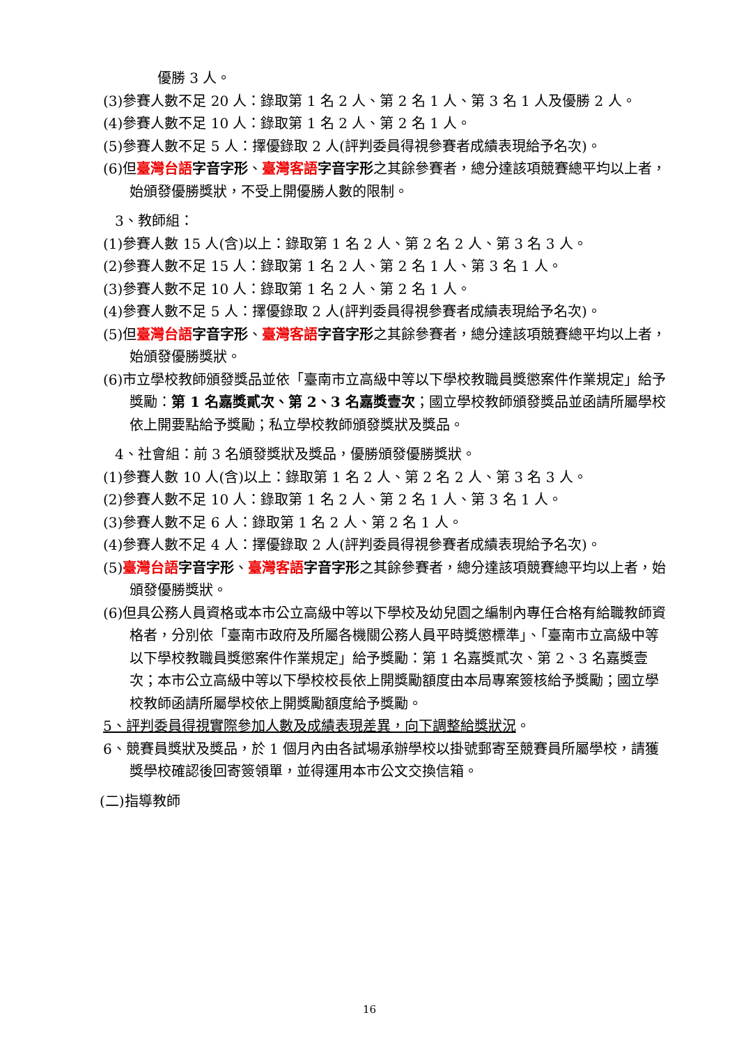優勝 3 人。
(3)參賽人數不足 20 人：錄取第 1 名 2 人、第 2 名 1 人、第 3 名 1 人及優勝 2 人。
(4)參賽人數不足 10 人：錄取第 1 名 2 人、第 2 名 1 人。
(5)參賽人數不足 5 人：擇優錄取 2 人(評判委員得視參賽者成績表現給予名次)。
(6)但臺灣台語 字音字形、臺灣客語 字音字形之其餘參賽者，總分達該項競賽總平均以上者，始頒發優勝獎狀，不受上開優勝人數的限制。
3、教師組：
(1)參賽人數 15 人(含)以上：錄取第 1 名 2 人、第 2 名 2 人、第 3 名 3 人。
(2)參賽人數不足 15 人：錄取第 1 名 2 人、第 2 名 1 人、第 3 名 1 人。
(3)參賽人數不足 10 人：錄取第 1 名 2 人、第 2 名 1 人。
(4)參賽人數不足 5 人：擇優錄取 2 人(評判委員得視參賽者成績表現給予名次)。
(5)但臺灣台語 字音字形、臺灣客語 字音字形之其餘參賽者，總分達該項競賽總平均以上者，始頒發優勝獎狀。
(6)市立學校教師頒發獎品並依「臺南市立高級中等以下學校教職員獎懲案件作業規定」給予獎勵：第 1 名嘉獎貳次、第 2、3 名嘉獎壹次；國立學校教師頒發獎品並函請所屬學校依上開要點給予獎勵；私立學校教師頒發獎狀及獎品。
4、社會組：前 3 名頒發獎狀及獎品，優勝頒發優勝獎狀。
(1)參賽人數 10 人(含)以上：錄取第 1 名 2 人、第 2 名 2 人、第 3 名 3 人。
(2)參賽人數不足 10 人：錄取第 1 名 2 人、第 2 名 1 人、第 3 名 1 人。
(3)參賽人數不足 6 人：錄取第 1 名 2 人、第 2 名 1 人。
(4)參賽人數不足 4 人：擇優錄取 2 人(評判委員得視參賽者成績表現給予名次)。
(5)臺灣台語 字音字形、臺灣客語 字音字形之其餘參賽者，總分達該項競賽總平均以上者，始頒發優勝獎狀。
(6)但具公務人員資格或本市公立高級中等以下學校及幼兒園之編制內專任合格有給職教師資格者，分別依「臺南市政府及所屬各機關公務人員平時獎懲標準」、「臺南市立高級中等以下學校教職員獎懲案件作業規定」給予獎勵：第 1 名嘉獎貳次、第 2、3 名嘉獎壹次；本市公立高級中等以下學校校長依上開獎勵額度由本局專案簽核給予獎勵；國立學校教師函請所屬學校依上開獎勵額度給予獎勵。
5、評判委員得視實際參加人數及成績表現差異，向下調整給獎狀況。
6、競賽員獎狀及獎品，於 1 個月內由各試場承辦學校以掛號郵寄至競賽員所屬學校，請獲獎學校確認後回寄簽領單，並得運用本市公文交換信箱。
(二)指導教師
16